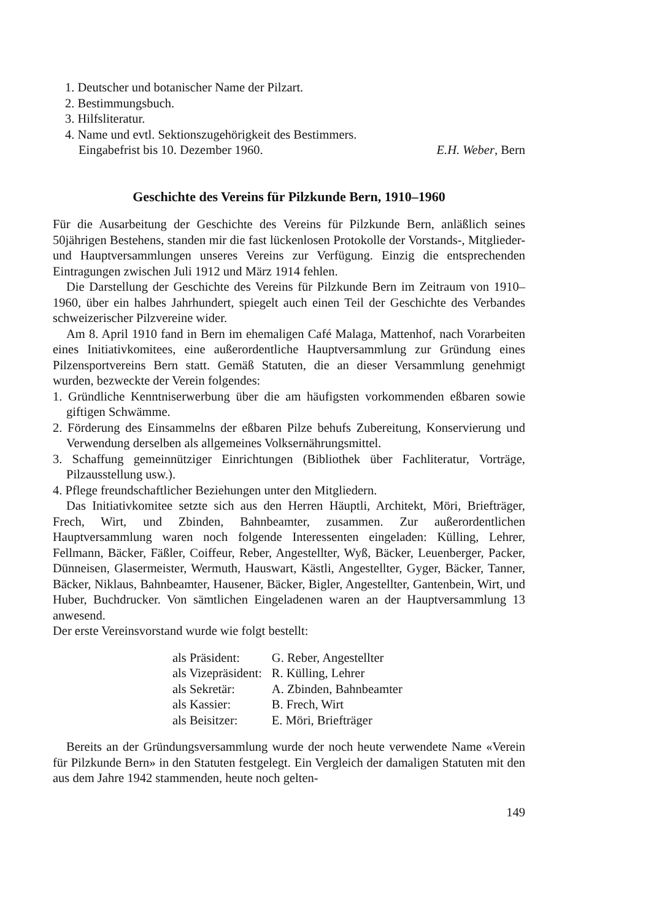1. Deutscher und botanischer Name der Pilzart.
2. Bestimmungsbuch.
3. Hilfsliteratur.
4. Name und evtl. Sektionszugehörigkeit des Bestimmers.
Eingabefrist bis 10. Dezember 1960. E.H. Weber, Bern
Geschichte des Vereins für Pilzkunde Bern, 1910–1960
Für die Ausarbeitung der Geschichte des Vereins für Pilzkunde Bern, anläßlich seines 50jährigen Bestehens, standen mir die fast lückenlosen Protokolle der Vorstands-, Mitglieder- und Hauptversammlungen unseres Vereins zur Verfügung. Einzig die entsprechenden Eintragungen zwischen Juli 1912 und März 1914 fehlen.
Die Darstellung der Geschichte des Vereins für Pilzkunde Bern im Zeitraum von 1910–1960, über ein halbes Jahrhundert, spiegelt auch einen Teil der Geschichte des Verbandes schweizerischer Pilzvereine wider.
Am 8. April 1910 fand in Bern im ehemaligen Café Malaga, Mattenhof, nach Vorarbeiten eines Initiativkomitees, eine außerordentliche Hauptversammlung zur Gründung eines Pilzensportvereins Bern statt. Gemäß Statuten, die an dieser Versammlung genehmigt wurden, bezweckte der Verein folgendes:
1. Gründliche Kenntniserwerbung über die am häufigsten vorkommenden eßbaren sowie giftigen Schwämme.
2. Förderung des Einsammelns der eßbaren Pilze behufs Zubereitung, Konservierung und Verwendung derselben als allgemeines Volksernährungsmittel.
3. Schaffung gemeinnütziger Einrichtungen (Bibliothek über Fachliteratur, Vorträge, Pilzausstellung usw.).
4. Pflege freundschaftlicher Beziehungen unter den Mitgliedern.
Das Initiativkomitee setzte sich aus den Herren Häuptli, Architekt, Möri, Briefträger, Frech, Wirt, und Zbinden, Bahnbeamter, zusammen. Zur außerordentlichen Hauptversammlung waren noch folgende Interessenten eingeladen: Külling, Lehrer, Fellmann, Bäcker, Fäßler, Coiffeur, Reber, Angestellter, Wyß, Bäcker, Leuenberger, Packer, Dünneisen, Glasermeister, Wermuth, Hauswart, Kästli, Angestellter, Gyger, Bäcker, Tanner, Bäcker, Niklaus, Bahnbeamter, Hausener, Bäcker, Bigler, Angestellter, Gantenbein, Wirt, und Huber, Buchdrucker. Von sämtlichen Eingeladenen waren an der Hauptversammlung 13 anwesend.
Der erste Vereinsvorstand wurde wie folgt bestellt:
| als Präsident: | G. Reber, Angestellter |
| als Vizepräsident: | R. Külling, Lehrer |
| als Sekretär: | A. Zbinden, Bahnbeamter |
| als Kassier: | B. Frech, Wirt |
| als Beisitzer: | E. Möri, Briefträger |
Bereits an der Gründungsversammlung wurde der noch heute verwendete Name «Verein für Pilzkunde Bern» in den Statuten festgelegt. Ein Vergleich der damaligen Statuten mit den aus dem Jahre 1942 stammenden, heute noch gelten-
149